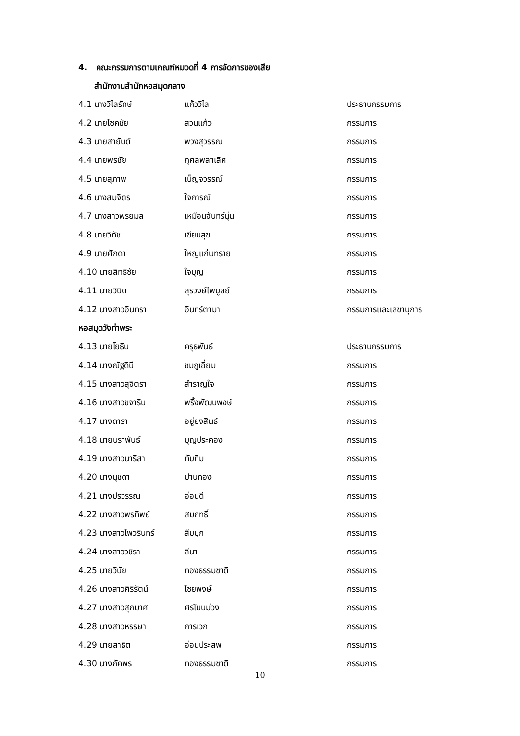4. คณะกรรมการตามเกณฑ์หมวดที่ 4 การจัดการของเสีย
สำนักงานสำนักหอสมุดกลาง
| 4.1 นางวิไลรักษ์ | แก้ววิไล | ประธานกรรมการ |
| 4.2 นายโชคชัย | สวนแก้ว | กรรมการ |
| 4.3 นายสายันต์ | พวงสุวรรณ | กรรมการ |
| 4.4 นายพรชัย | กุศลพลาเลิศ | กรรมการ |
| 4.5 นายสุภาพ | เบ็ญจวรรณ์ | กรรมการ |
| 4.6 นางสมจิตร | ใจการณ์ | กรรมการ |
| 4.7 นางสาวพรยมล | เหมือนจันทร์นุ่น | กรรมการ |
| 4.8 นายวิทัช | เขียนสุข | กรรมการ |
| 4.9 นายศักดา | ใหญ่แก่นทราย | กรรมการ |
| 4.10 นายสิทธิชัย | ใจบุญ | กรรมการ |
| 4.11 นายวินิต | สุรวงษ์ไพบูลย์ | กรรมการ |
| 4.12 นางสาวอินทรา | อินทร์ตามา | กรรมการและเลขานุการ |
| หอสมุดวังท่าพระ | | |
| 4.13 นายโยธิน | ครุธพันธ์ | ประธานกรรมการ |
| 4.14 นางณัฐดินี | ชมภูเอี่ยม | กรรมการ |
| 4.15 นางสาวสุจิตรา | สำราญใจ | กรรมการ |
| 4.16 นางสาวขจาริน | พริ้งพัฒนพงษ์ | กรรมการ |
| 4.17 นางดารา | อยู่ยงสินธ์ | กรรมการ |
| 4.18 นายนราพันธ์ | บุญประคอง | กรรมการ |
| 4.19 นางสาวนาริสา | ทับทิม | กรรมการ |
| 4.20 นางนุชดา | ปานทอง | กรรมการ |
| 4.21 นางปรวรรณ | อ่อนดี | กรรมการ |
| 4.22 นางสาวพรทิพย์ | สมฤทธิ์ | กรรมการ |
| 4.23 นางสาวไพวรินทร์ | สืบบุก | กรรมการ |
| 4.24 นางสาววชิรา | ลีนา | กรรมการ |
| 4.25 นายวินัย | ทองธรรมชาติ | กรรมการ |
| 4.26 นางสาวศิริรัตน์ | ไชยพงษ์ | กรรมการ |
| 4.27 นางสาวสุภมาศ | ศรีโนนม่วง | กรรมการ |
| 4.28 นางสาวหรรษา | การเวก | กรรมการ |
| 4.29 นายสาธิต | อ่อนประสพ | กรรมการ |
| 4.30 นางภัคพร | ทองธรรมชาติ | กรรมการ |
10